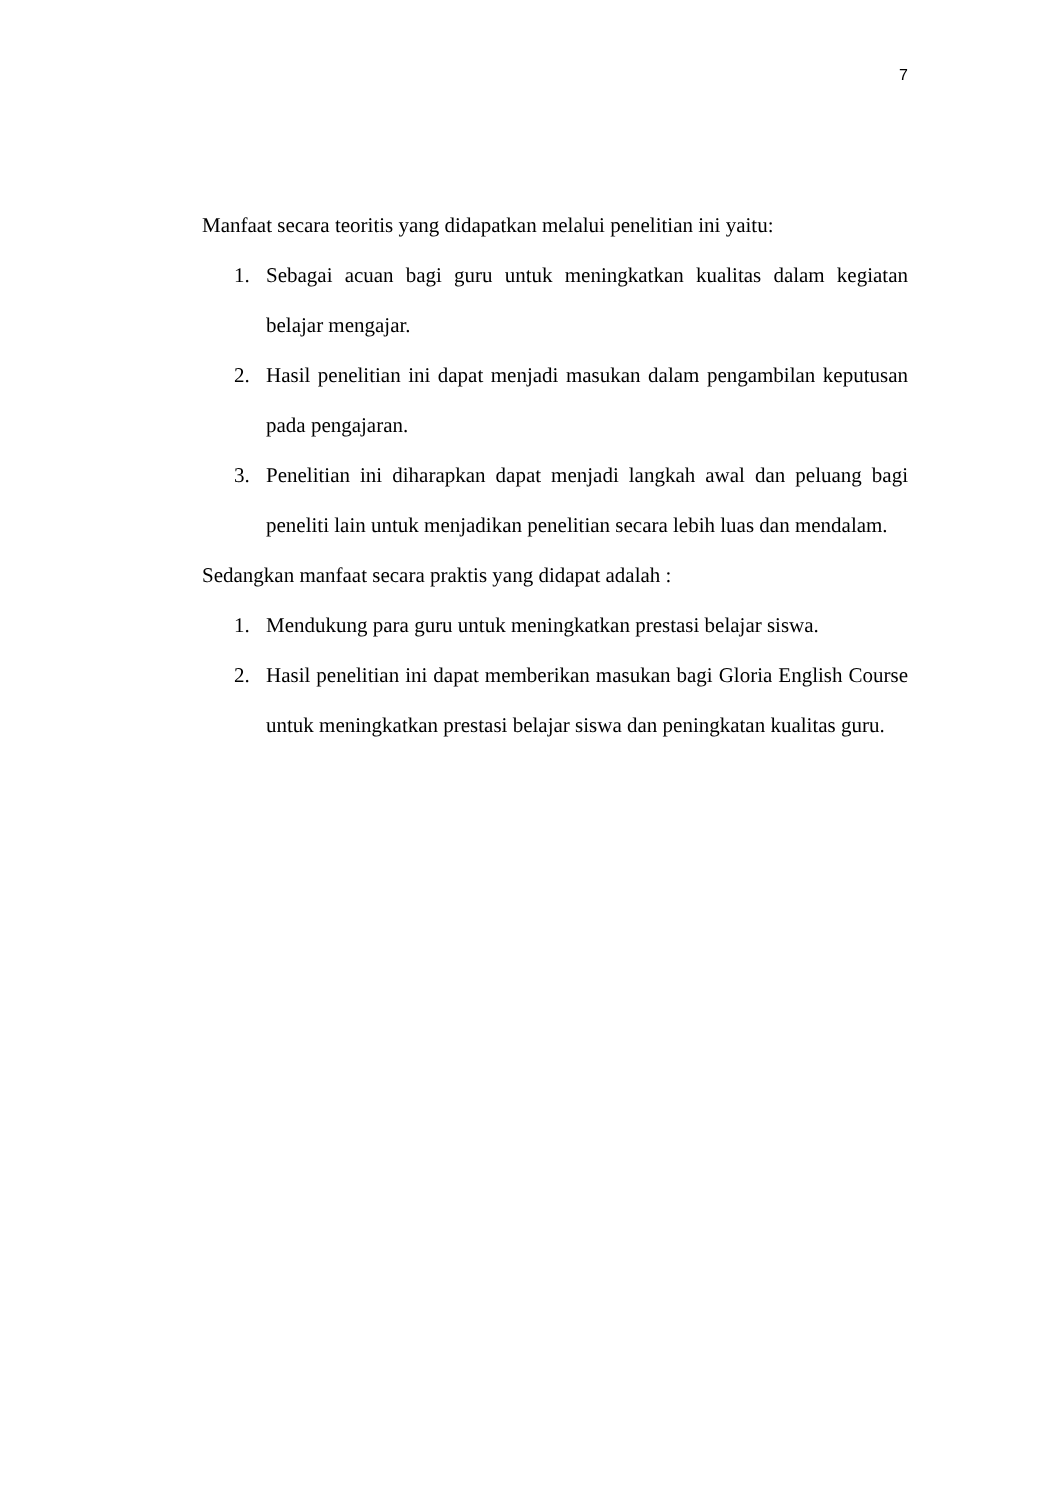7
Manfaat secara teoritis yang didapatkan melalui penelitian ini yaitu:
1. Sebagai acuan bagi guru untuk meningkatkan kualitas dalam kegiatan belajar mengajar.
2. Hasil penelitian ini dapat menjadi masukan dalam pengambilan keputusan pada pengajaran.
3. Penelitian ini diharapkan dapat menjadi langkah awal dan peluang bagi peneliti lain untuk menjadikan penelitian secara lebih luas dan mendalam.
Sedangkan manfaat secara praktis yang didapat adalah :
1. Mendukung para guru untuk meningkatkan prestasi belajar siswa.
2. Hasil penelitian ini dapat memberikan masukan bagi Gloria English Course untuk meningkatkan prestasi belajar siswa dan peningkatan kualitas guru.